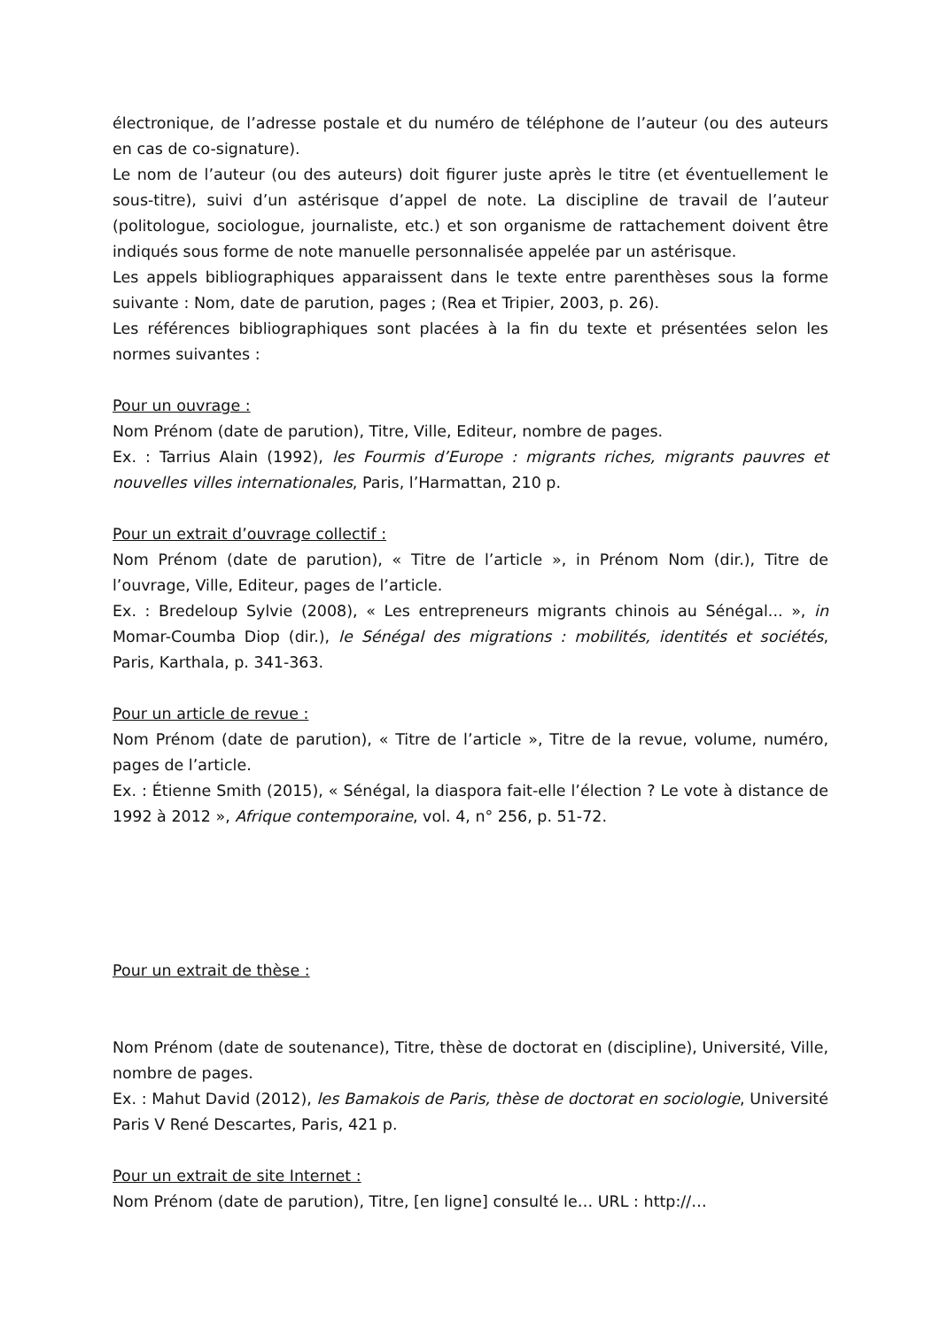électronique, de l’adresse postale et du numéro de téléphone de l’auteur (ou des auteurs en cas de co-signature).
Le nom de l’auteur (ou des auteurs) doit figurer juste après le titre (et éventuellement le sous-titre), suivi d’un astérisque d’appel de note. La discipline de travail de l’auteur (politologue, sociologue, journaliste, etc.) et son organisme de rattachement doivent être indiqués sous forme de note manuelle personnalisée appelée par un astérisque.
Les appels bibliographiques apparaissent dans le texte entre parenthèses sous la forme suivante : Nom, date de parution, pages ; (Rea et Tripier, 2003, p. 26).
Les références bibliographiques sont placées à la fin du texte et présentées selon les normes suivantes :
Pour un ouvrage :
Nom Prénom (date de parution), Titre, Ville, Editeur, nombre de pages.
Ex. : Tarrius Alain (1992), les Fourmis d’Europe : migrants riches, migrants pauvres et nouvelles villes internationales, Paris, l’Harmattan, 210 p.
Pour un extrait d’ouvrage collectif :
Nom Prénom (date de parution), « Titre de l’article », in Prénom Nom (dir.), Titre de l’ouvrage, Ville, Editeur, pages de l’article.
Ex. : Bredeloup Sylvie (2008), « Les entrepreneurs migrants chinois au Sénégal... », in Momar-Coumba Diop (dir.), le Sénégal des migrations : mobilités, identités et sociétés, Paris, Karthala, p. 341-363.
Pour un article de revue :
Nom Prénom (date de parution), « Titre de l’article », Titre de la revue, volume, numéro, pages de l’article.
Ex. : Étienne Smith (2015), « Sénégal, la diaspora fait-elle l’élection ? Le vote à distance de 1992 à 2012 », Afrique contemporaine, vol. 4, n° 256, p. 51-72.
Pour un extrait de thèse :
Nom Prénom (date de soutenance), Titre, thèse de doctorat en (discipline), Université, Ville, nombre de pages.
Ex. : Mahut David (2012), les Bamakois de Paris, thèse de doctorat en sociologie, Université Paris V René Descartes, Paris, 421 p.
Pour un extrait de site Internet :
Nom Prénom (date de parution), Titre, [en ligne] consulté le… URL : http://…